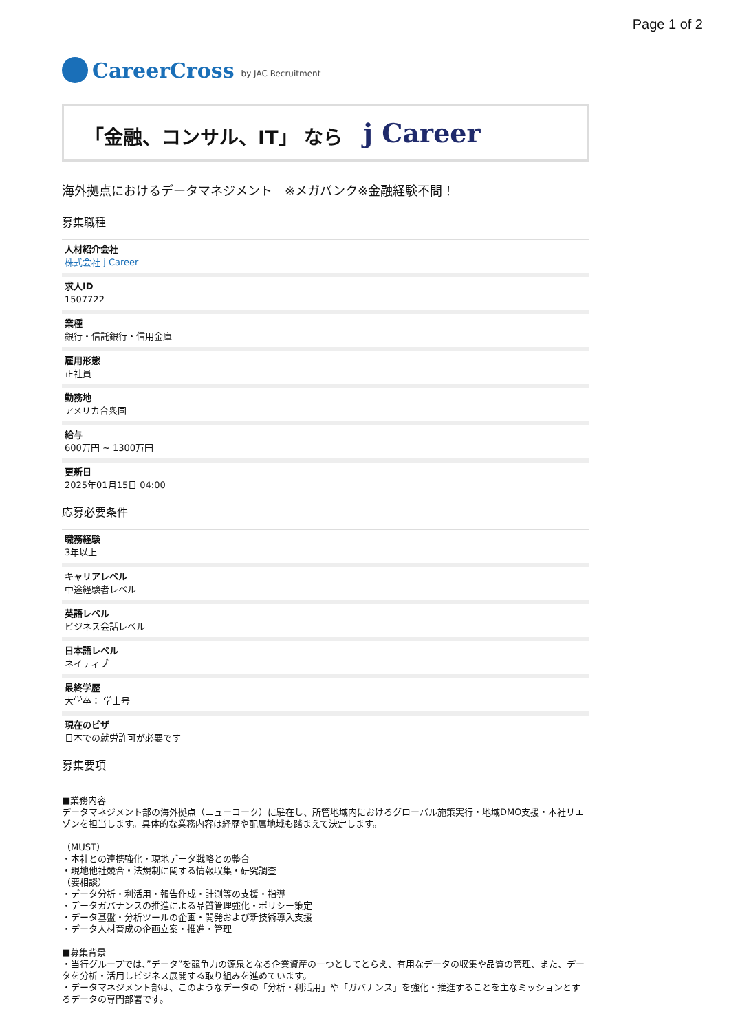Page 1 of 2
CareerCross by JAC Recruitment
「金融、コンサル、IT」 なら j Career
海外拠点におけるデータマネジメント　※メガバンク※金融経験不問！
募集職種
人材紹介会社
株式会社 j Career
求人ID
1507722
業種
銀行・信託銀行・信用金庫
雇用形態
正社員
勤務地
アメリカ合衆国
給与
600万円 ~ 1300万円
更新日
2025年01月15日 04:00
応募必要条件
職務経験
3年以上
キャリアレベル
中途経験者レベル
英語レベル
ビジネス会話レベル
日本語レベル
ネイティブ
最終学歴
大学卒： 学士号
現在のビザ
日本での就労許可が必要です
募集要項
■業務内容
データマネジメント部の海外拠点（ニューヨーク）に駐在し、所管地域内におけるグローバル施策実行・地域DMO支援・本社リエゾンを担当します。具体的な業務内容は経歴や配属地域も踏まえて決定します。
（MUST）
・本社との連携強化・現地データ戦略との整合
・現地他社競合・法規制に関する情報収集・研究調査
（要相談）
・データ分析・利活用・報告作成・計測等の支援・指導
・データガバナンスの推進による品質管理強化・ポリシー策定
・データ基盤・分析ツールの企画・開発および新技術導入支援
・データ人材育成の企画立案・推進・管理
■募集背景
・当行グループでは、”データ”を競争力の源泉となる企業資産の一つとしてとらえ、有用なデータの収集や品質の管理、また、データを分析・活用しビジネス展開する取り組みを進めています。
・データマネジメント部は、このようなデータの「分析・利活用」や「ガバナンス」を強化・推進することを主なミッションとするデータの専門部署です。